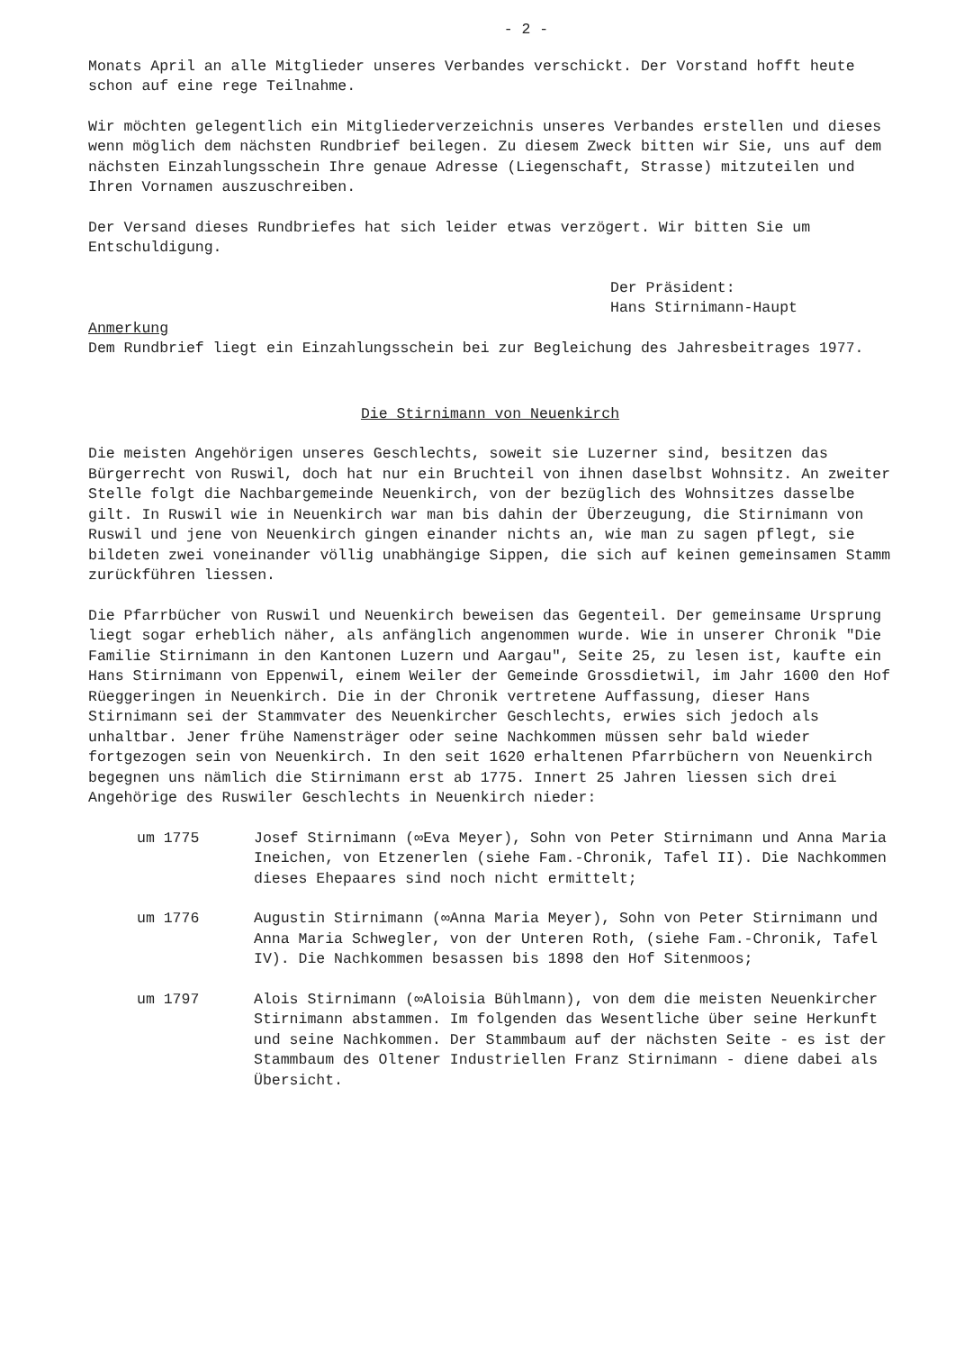- 2 -
Monats April an alle Mitglieder unseres Verbandes verschickt. Der Vorstand hofft heute schon auf eine rege Teilnahme.
Wir möchten gelegentlich ein Mitgliederverzeichnis unseres Verbandes erstellen und dieses wenn möglich dem nächsten Rundbrief beilegen. Zu diesem Zweck bitten wir Sie, uns auf dem nächsten Einzahlungsschein Ihre genaue Adresse (Liegenschaft, Strasse) mitzuteilen und Ihren Vornamen auszuschreiben.
Der Versand dieses Rundbriefes hat sich leider etwas verzögert. Wir bitten Sie um Entschuldigung.
Der Präsident:
Hans Stirnimann-Haupt
Anmerkung
Dem Rundbrief liegt ein Einzahlungsschein bei zur Begleichung des Jahresbeitrages 1977.
Die Stirnimann von Neuenkirch
Die meisten Angehörigen unseres Geschlechts, soweit sie Luzerner sind, besitzen das Bürgerrecht von Ruswil, doch hat nur ein Bruchteil von ihnen daselbst Wohnsitz. An zweiter Stelle folgt die Nachbargemeinde Neuenkirch, von der bezüglich des Wohnsitzes dasselbe gilt. In Ruswil wie in Neuenkirch war man bis dahin der Überzeugung, die Stirnimann von Ruswil und jene von Neuenkirch gingen einander nichts an, wie man zu sagen pflegt, sie bildeten zwei voneinander völlig unabhängige Sippen, die sich auf keinen gemeinsamen Stamm zurückführen liessen.
Die Pfarrbücher von Ruswil und Neuenkirch beweisen das Gegenteil. Der gemeinsame Ursprung liegt sogar erheblich näher, als anfänglich angenommen wurde. Wie in unserer Chronik "Die Familie Stirnimann in den Kantonen Luzern und Aargau", Seite 25, zu lesen ist, kaufte ein Hans Stirnimann von Eppenwil, einem Weiler der Gemeinde Grossdietwil, im Jahr 1600 den Hof Rüeggeringen in Neuenkirch. Die in der Chronik vertretene Auffassung, dieser Hans Stirnimann sei der Stammvater des Neuenkircher Geschlechts, erwies sich jedoch als unhaltbar. Jener frühe Namensträger oder seine Nachkommen müssen sehr bald wieder fortgezogen sein von Neuenkirch. In den seit 1620 erhaltenen Pfarrbüchern von Neuenkirch begegnen uns nämlich die Stirnimann erst ab 1775. Innert 25 Jahren liessen sich drei Angehörige des Ruswiler Geschlechts in Neuenkirch nieder:
um 1775 Josef Stirnimann (∞Eva Meyer), Sohn von Peter Stirnimann und Anna Maria Ineichen, von Etzenerlen (siehe Fam.-Chronik, Tafel II). Die Nachkommen dieses Ehepaares sind noch nicht ermittelt;
um 1776 Augustin Stirnimann (∞Anna Maria Meyer), Sohn von Peter Stirnimann und Anna Maria Schwegler, von der Unteren Roth, (siehe Fam.-Chronik, Tafel IV). Die Nachkommen besassen bis 1898 den Hof Sitenmoos;
um 1797 Alois Stirnimann (∞Aloisia Bühlmann), von dem die meisten Neuenkircher Stirnimann abstammen. Im folgenden das Wesentliche über seine Herkunft und seine Nachkommen. Der Stammbaum auf der nächsten Seite - es ist der Stammbaum des Oltener Industriellen Franz Stirnimann - diene dabei als Übersicht.